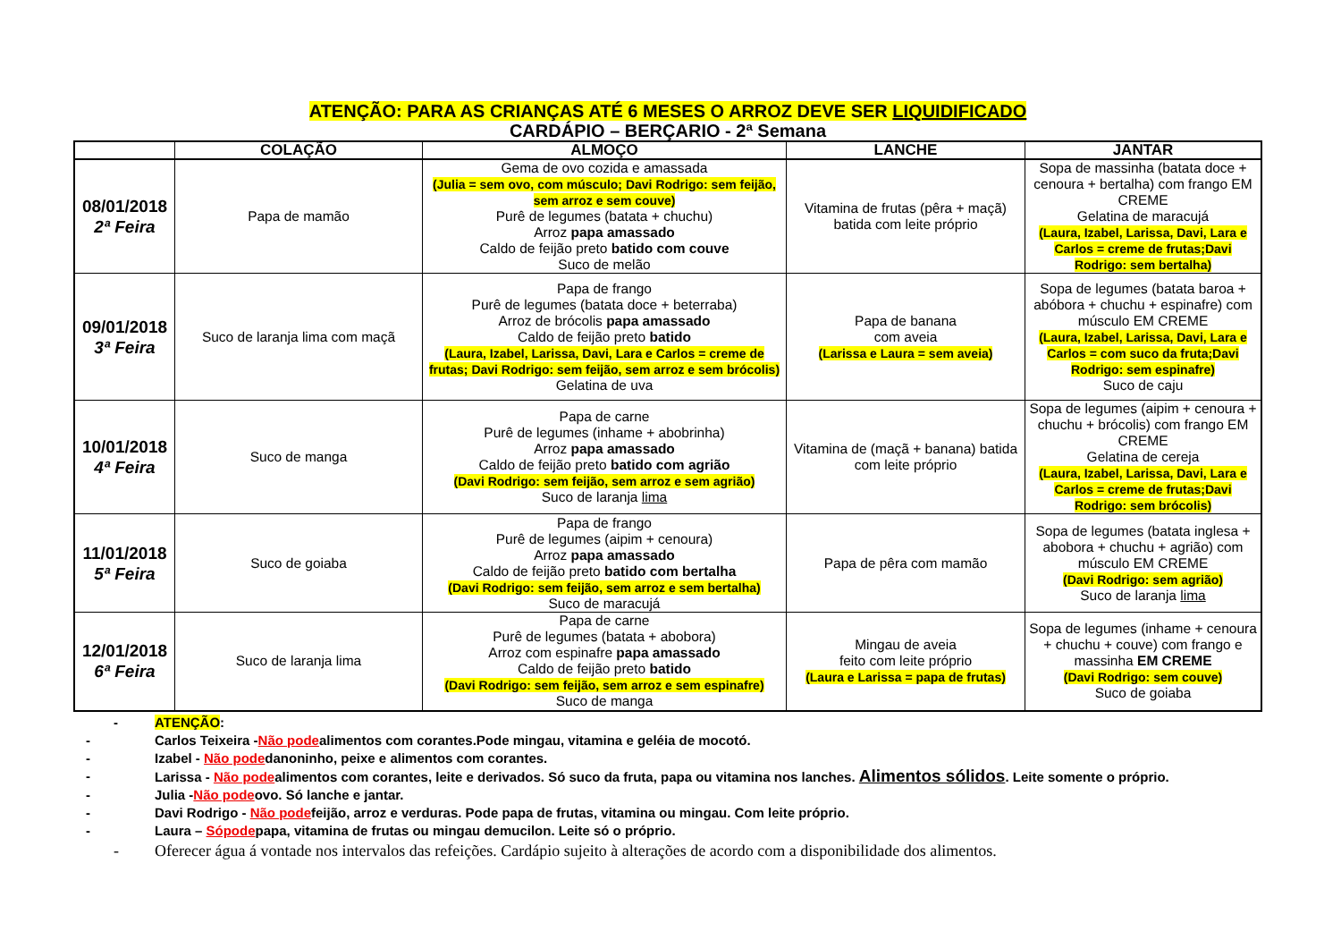ATENÇÃO: PARA AS CRIANÇAS ATÉ 6 MESES O ARROZ DEVE SER LIQUIDIFICADO
CARDÁPIO – BERÇARIO - 2ª Semana
| | COLAÇÃO | ALMOÇO | LANCHE | JANTAR |
| --- | --- | --- | --- | --- |
| 08/01/2018 2ª Feira | Papa de mamão | Gema de ovo cozida e amassada (Julia = sem ovo, com músculo; Davi Rodrigo: sem feijão, sem arroz e sem couve) Purê de legumes (batata + chuchu) Arroz papa amassado Caldo de feijão preto batido com couve Suco de melão | Vitamina de frutas (pêra + maçã) batida com leite próprio | Sopa de massinha (batata doce + cenoura + bertalha) com frango EM CREME Gelatina de maracujá (Laura, Izabel, Larissa, Davi, Lara e Carlos = creme de frutas;Davi Rodrigo: sem bertalha) |
| 09/01/2018 3ª Feira | Suco de laranja lima com maçã | Papa de frango Purê de legumes (batata doce + beterraba) Arroz de brócolis papa amassado Caldo de feijão preto batido (Laura, Izabel, Larissa, Davi, Lara e Carlos = creme de frutas; Davi Rodrigo: sem feijão, sem arroz e sem brócolis) Gelatina de uva | Papa de banana com aveia (Larissa e Laura = sem aveia) | Sopa de legumes (batata baroa + abóbora + chuchu + espinafre) com músculo EM CREME (Laura, Izabel, Larissa, Davi, Lara e Carlos = com suco da fruta;Davi Rodrigo: sem espinafre) Suco de caju |
| 10/01/2018 4ª Feira | Suco de manga | Papa de carne Purê de legumes (inhame + abobrinha) Arroz papa amassado Caldo de feijão preto batido com agrião (Davi Rodrigo: sem feijão, sem arroz e sem agrião) Suco de laranja lima | Vitamina de (maçã + banana) batida com leite próprio | Sopa de legumes (aipim + cenoura + chuchu + brócolis) com frango EM CREME Gelatina de cereja (Laura, Izabel, Larissa, Davi, Lara e Carlos = creme de frutas;Davi Rodrigo: sem brócolis) |
| 11/01/2018 5ª Feira | Suco de goiaba | Papa de frango Purê de legumes (aipim + cenoura) Arroz papa amassado Caldo de feijão preto batido com bertalha (Davi Rodrigo: sem feijão, sem arroz e sem bertalha) Suco de maracujá | Papa de pêra com mamão | Sopa de legumes (batata inglesa + abobora + chuchu + agrião) com músculo EM CREME (Davi Rodrigo: sem agrião) Suco de laranja lima |
| 12/01/2018 6ª Feira | Suco de laranja lima | Papa de carne Purê de legumes (batata + abobora) Arroz com espinafre papa amassado Caldo de feijão preto batido (Davi Rodrigo: sem feijão, sem arroz e sem espinafre) Suco de manga | Mingau de aveia feito com leite próprio (Laura e Larissa = papa de frutas) | Sopa de legumes (inhame + cenoura + chuchu + couve) com frango e massinha EM CREME (Davi Rodrigo: sem couve) Suco de goiaba |
- ATENÇÃO:
- Carlos Teixeira -Não podealimentos com corantes.Pode mingau, vitamina e geléia de mocotó.
- Izabel - Não podedanoninho, peixe e alimentos com corantes.
- Larissa - Não podealimentos com corantes, leite e derivados. Só suco da fruta, papa ou vitamina nos lanches. Alimentos sólidos. Leite somente o próprio.
- Julia -Não podeovo. Só lanche e jantar.
- Davi Rodrigo - Não podefeijão, arroz e verduras. Pode papa de frutas, vitamina ou mingau. Com leite próprio.
- Laura – Sópodepapa, vitamina de frutas ou mingau demucilon. Leite só o próprio.
- Oferecer água á vontade nos intervalos das refeições. Cardápio sujeito à alterações de acordo com a disponibilidade dos alimentos.